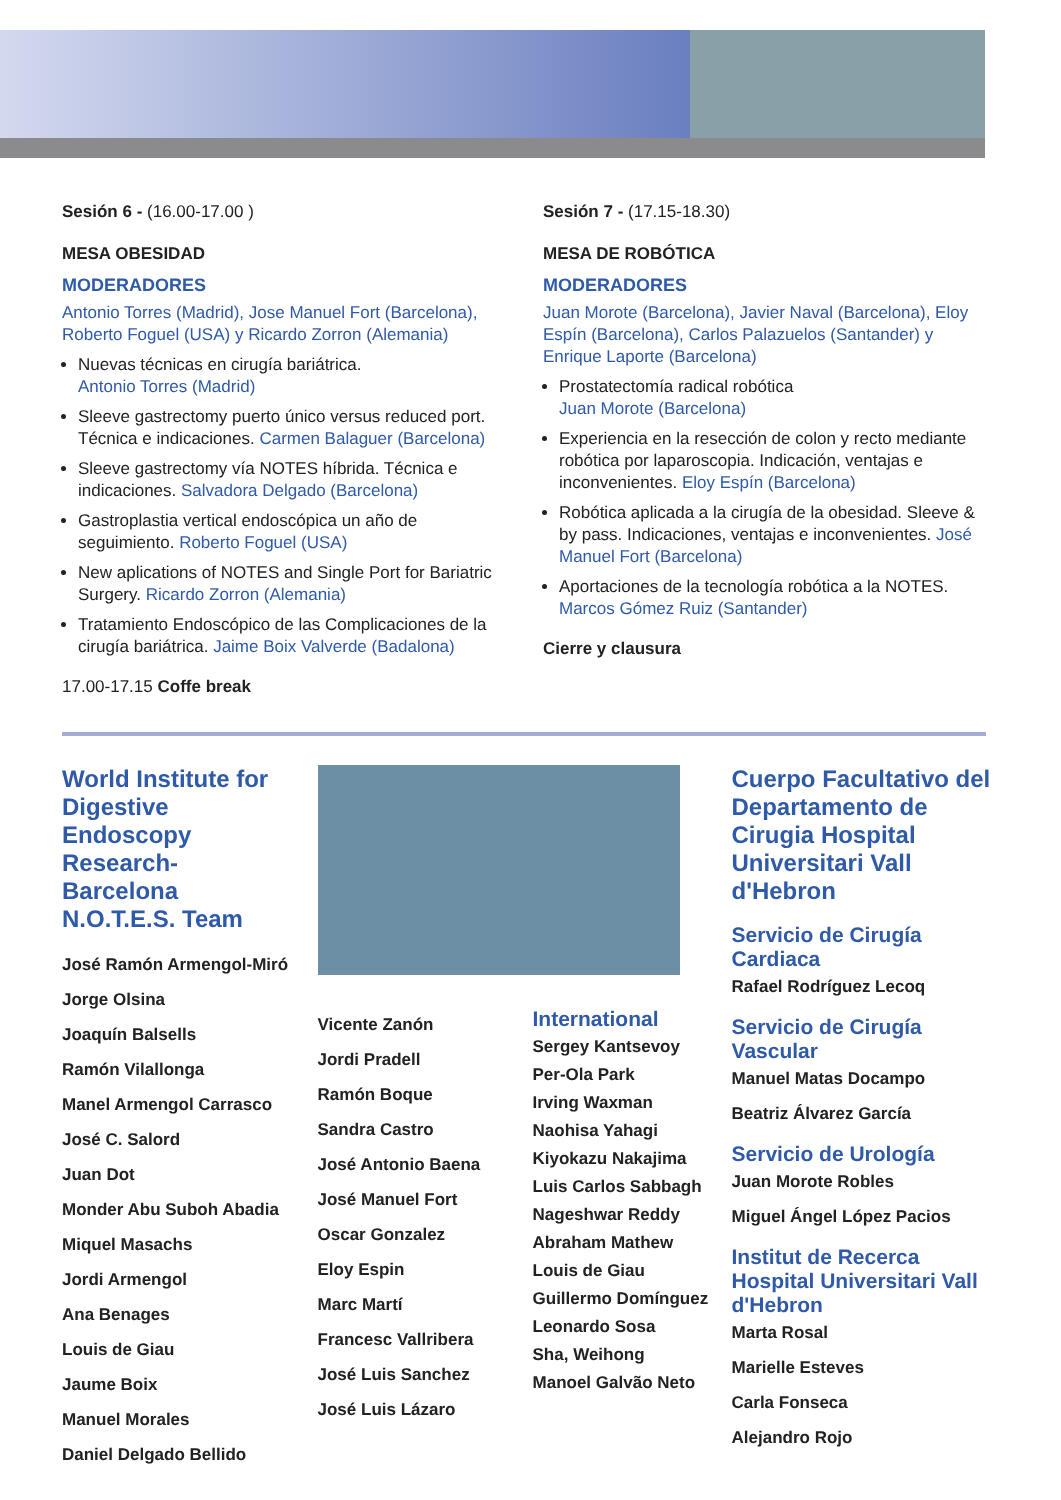Sesión 6 - (16.00-17.00 )
MESA OBESIDAD
MODERADORES
Antonio Torres (Madrid), Jose Manuel Fort (Barcelona), Roberto Foguel (USA) y Ricardo Zorron (Alemania)
Nuevas técnicas en cirugía bariátrica.
Antonio Torres (Madrid)
Sleeve gastrectomy puerto único versus reduced port. Técnica e indicaciones. Carmen Balaguer (Barcelona)
Sleeve gastrectomy vía NOTES híbrida. Técnica e indicaciones. Salvadora Delgado (Barcelona)
Gastroplastia vertical endoscópica un año de seguimiento. Roberto Foguel (USA)
New aplications of NOTES and Single Port for Bariatric Surgery. Ricardo Zorron (Alemania)
Tratamiento Endoscópico de las Complicaciones de la cirugía bariátrica. Jaime Boix Valverde (Badalona)
17.00-17.15 Coffe break
Sesión 7 - (17.15-18.30)
MESA DE ROBÓTICA
MODERADORES
Juan Morote (Barcelona), Javier Naval (Barcelona), Eloy Espín (Barcelona), Carlos Palazuelos (Santander) y Enrique Laporte (Barcelona)
Prostatectomía radical robótica
Juan Morote (Barcelona)
Experiencia en la resección de colon y recto mediante robótica por laparoscopia. Indicación, ventajas e inconvenientes. Eloy Espín (Barcelona)
Robótica aplicada a la cirugía de la obesidad. Sleeve & by pass. Indicaciones, ventajas e inconvenientes. José Manuel Fort (Barcelona)
Aportaciones de la tecnología robótica a la NOTES.
Marcos Gómez Ruiz (Santander)
Cierre y clausura
World Institute for Digestive Endoscopy Research-Barcelona N.O.T.E.S. Team
José Ramón Armengol-Miró
Jorge Olsina
Joaquín Balsells
Ramón Vilallonga
Manel Armengol Carrasco
José C. Salord
Juan Dot
Monder Abu Suboh Abadia
Miquel Masachs
Jordi Armengol
Ana Benages
Louis de Giau
Jaume Boix
Manuel Morales
Daniel Delgado Bellido
Vicente Zanón
Jordi Pradell
Ramón Boque
Sandra Castro
José Antonio Baena
José Manuel Fort
Oscar Gonzalez
Eloy Espin
Marc Martí
Francesc Vallribera
José Luis Sanchez
José Luis Lázaro
International
Sergey Kantsevoy
Per-Ola Park
Irving Waxman
Naohisa Yahagi
Kiyokazu Nakajima
Luis Carlos Sabbagh
Nageshwar Reddy
Abraham Mathew
Louis de Giau
Guillermo Domínguez
Leonardo Sosa
Sha, Weihong
Manoel Galvão Neto
Cuerpo Facultativo del Departamento de Cirugia Hospital Universitari Vall d'Hebron
Servicio de Cirugía Cardiaca
Rafael Rodríguez Lecoq
Servicio de Cirugía Vascular
Manuel Matas Docampo
Beatriz Álvarez García
Servicio de Urología
Juan Morote Robles
Miguel Ángel López Pacios
Institut de Recerca Hospital Universitari Vall d'Hebron
Marta Rosal
Marielle Esteves
Carla Fonseca
Alejandro Rojo